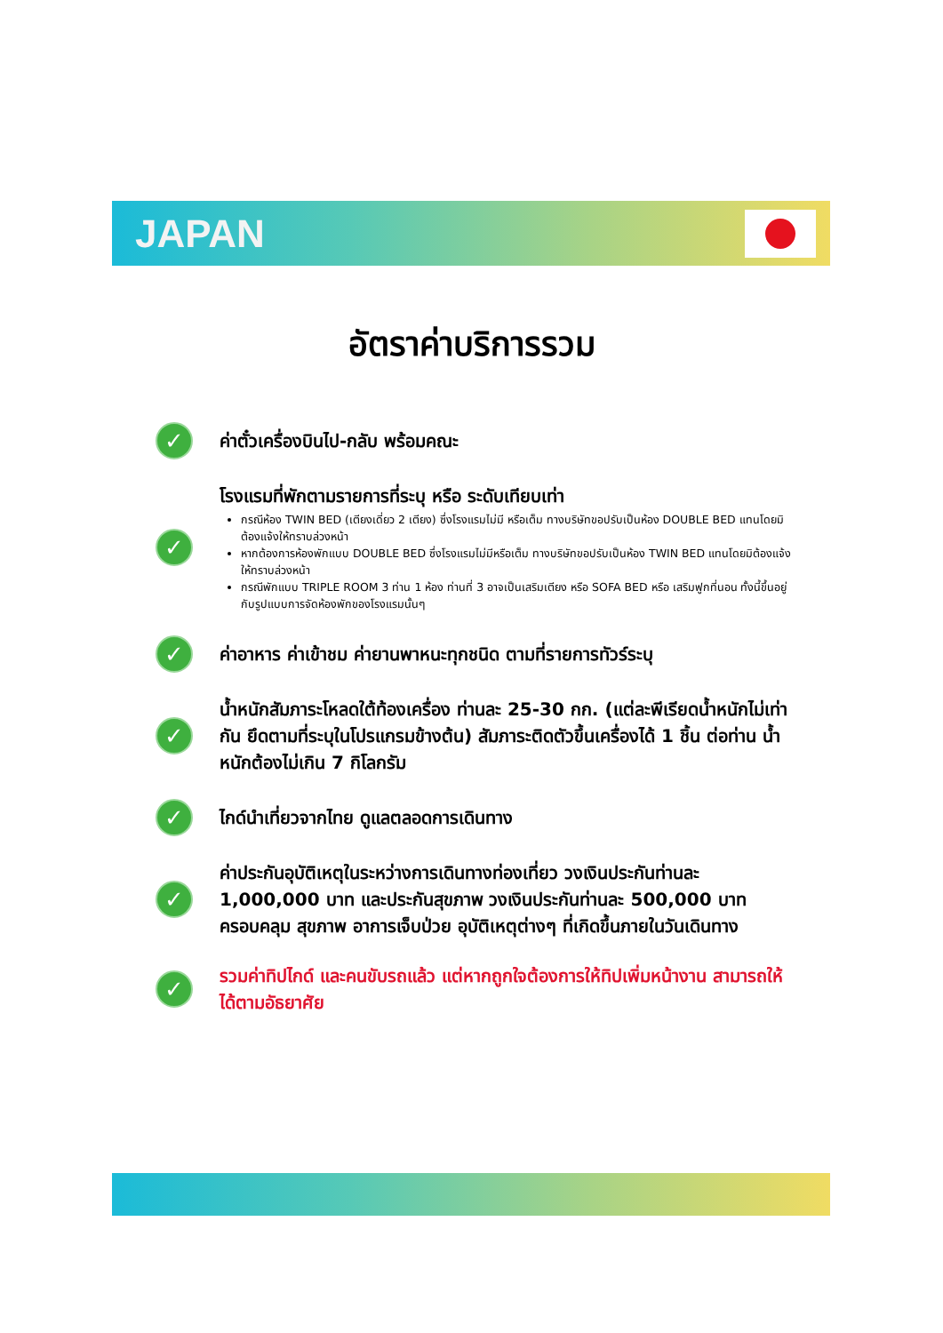JAPAN
อัตราค่าบริการรวม
✓
ค่าตั๋วเครื่องบินไป-กลับ พร้อมคณะ
✓
โรงแรมที่พักตามรายการที่ระบุ หรือ ระดับเทียบเท่า
กรณีห้อง TWIN BED (เตียงเดี่ยว 2 เตียง) ซึ่งโรงแรมไม่มี หรือเต็ม ทางบริษัทขอปรับเป็นห้อง DOUBLE BED แทนโดยมิต้องแจ้งให้ทราบล่วงหน้า
หากต้องการห้องพักแบบ DOUBLE BED ซึ่งโรงแรมไม่มีหรือเต็ม ทางบริษัทขอปรับเป็นห้อง TWIN BED แทนโดยมิต้องแจ้งให้ทราบล่วงหน้า
กรณีพักแบบ TRIPLE ROOM 3 ท่าน 1 ห้อง ท่านที่ 3 อาจเป็นเสริมเตียง หรือ SOFA BED หรือ เสริมฟูกที่นอน ทั้งนี้ขึ้นอยู่กับรูปแบบการจัดห้องพักของโรงแรมนั้นๆ
✓
ค่าอาหาร ค่าเข้าชม ค่ายานพาหนะทุกชนิด ตามที่รายการทัวร์ระบุ
✓
น้ำหนักสัมภาระโหลดใต้ท้องเครื่อง ท่านละ 25-30 กก. (แต่ละพีเรียดน้ำหนักไม่เท่ากัน ยึดตามที่ระบุในโปรแกรมข้างต้น) สัมภาระติดตัวขึ้นเครื่องได้ 1 ชิ้น ต่อท่าน น้ำหนักต้องไม่เกิน 7 กิโลกรัม
✓
ไกด์นำเที่ยวจากไทย ดูแลตลอดการเดินทาง
✓
ค่าประกันอุบัติเหตุในระหว่างการเดินทางท่องเที่ยว วงเงินประกันท่านละ 1,000,000 บาท และประกันสุขภาพ วงเงินประกันท่านละ 500,000 บาท ครอบคลุม สุขภาพ อาการเจ็บป่วย อุบัติเหตุต่างๆ ที่เกิดขึ้นภายในวันเดินทาง
✓
รวมค่าทิปไกด์ และคนขับรถแล้ว แต่หากถูกใจต้องการให้ทิปเพิ่มหน้างาน สามารถให้ได้ตามอัธยาศัย